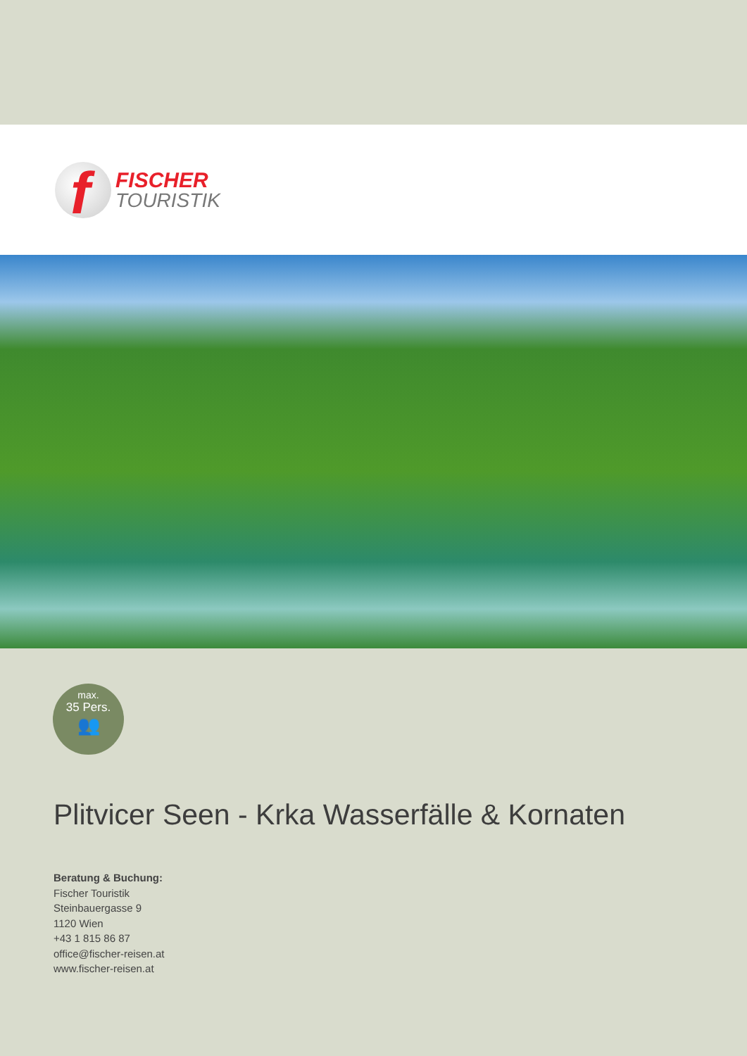f
FISCHER
TOURISTIK
max.
35 Pers.
👥
Plitvicer Seen - Krka Wasserfälle & Kornaten
Beratung & Buchung:
Fischer Touristik
Steinbauergasse 9
1120 Wien
+43 1 815 86 87
office@fischer-reisen.at
www.fischer-reisen.at